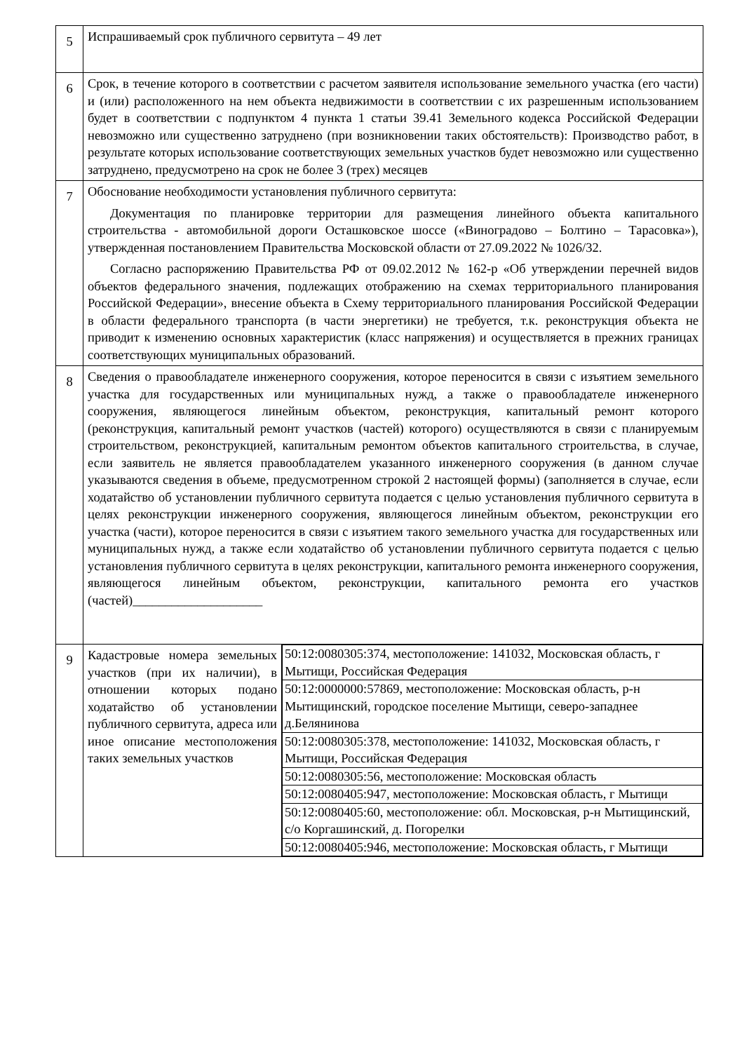| 5 | Испрашиваемый срок публичного сервитута – 49 лет | |
| 6 | Срок, в течение которого в соответствии с расчетом заявителя использование земельного участка (его части) и (или) расположенного на нем объекта недвижимости в соответствии с их разрешенным использованием будет в соответствии с подпунктом 4 пункта 1 статьи 39.41 Земельного кодекса Российской Федерации невозможно или существенно затруднено (при возникновении таких обстоятельств): Производство работ, в результате которых использование соответствующих земельных участков будет невозможно или существенно затруднено, предусмотрено на срок не более 3 (трех) месяцев | |
| 7 | Обоснование необходимости установления публичного сервитута: Документация по планировке территории для размещения линейного объекта капитального строительства - автомобильной дороги Осташковское шоссе («Виноградово – Болтино – Тарасовка»), утвержденная постановлением Правительства Московской области от 27.09.2022 № 1026/32. Согласно распоряжению Правительства РФ от 09.02.2012 № 162-р «Об утверждении перечней видов объектов федерального значения, подлежащих отображению на схемах территориального планирования Российской Федерации», внесение объекта в Схему территориального планирования Российской Федерации в области федерального транспорта (в части энергетики) не требуется, т.к. реконструкция объекта не приводит к изменению основных характеристик (класс напряжения) и осуществляется в прежних границах соответствующих муниципальных образований. | |
| 8 | Сведения о правообладателе инженерного сооружения, которое переносится в связи с изъятием земельного участка для государственных или муниципальных нужд, а также о правообладателе инженерного сооружения, являющегося линейным объектом, реконструкция, капитальный ремонт которого (реконструкция, капитальный ремонт участков (частей) которого) осуществляются в связи с планируемым строительством, реконструкцией, капитальным ремонтом объектов капитального строительства, в случае, если заявитель не является правообладателем указанного инженерного сооружения (в данном случае указываются сведения в объеме, предусмотренном строкой 2 настоящей формы) (заполняется в случае, если ходатайство об установлении публичного сервитута подается с целью установления публичного сервитута в целях реконструкции инженерного сооружения, являющегося линейным объектом, реконструкции его участка (части), которое переносится в связи с изъятием такого земельного участка для государственных или муниципальных нужд, а также если ходатайство об установлении публичного сервитута подается с целью установления публичного сервитута в целях реконструкции, капитального ремонта инженерного сооружения, являющегося линейным объектом, реконструкции, капитального ремонта его участков (частей)____________________ | |
| 9 | Кадастровые номера земельных участков (при их наличии), в отношении которых подано ходатайство об установлении публичного сервитута, адреса или иное описание местоположения таких земельных участков | / 50:12:0080305:374, местоположение: 141032, Московская область, г Мытищи, Российская Федерация / / 50:12:0000000:57869, местоположение: Московская область, р-н Мытищинский, городское поселение Мытищи, северо-западнее д.Белянинова / / 50:12:0080305:378, местоположение: 141032, Московская область, г Мытищи, Российская Федерация / / 50:12:0080305:56, местоположение: Московская область / / 50:12:0080405:947, местоположение: Московская область, г Мытищи / / 50:12:0080405:60, местоположение: обл. Московская, р-н Мытищинский, с/о Коргашинский, д. Погорелки / / 50:12:0080405:946, местоположение: Московская область, г Мытищи / |